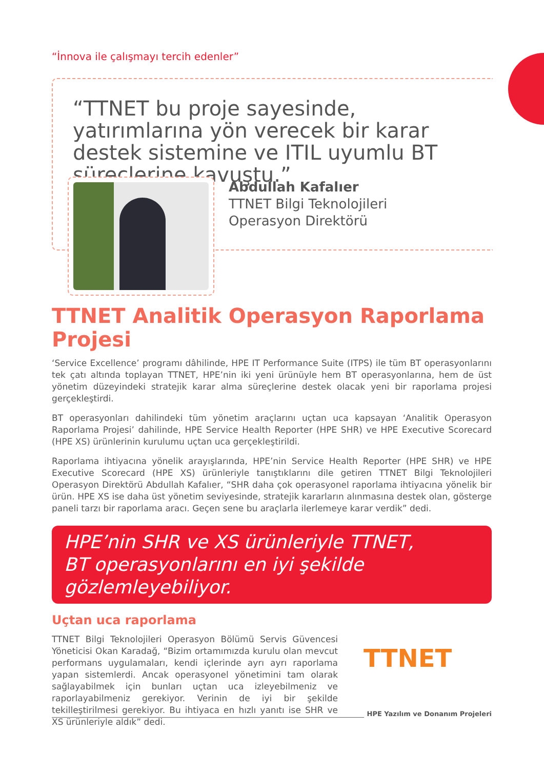“İnnova ile çalışmayı tercih edenler”
“TTNET bu proje sayesinde, yatırımlarına yön verecek bir karar destek sistemine ve ITIL uyumlu BT süreçlerine kavuştu.”
Abdullah Kafalıer
TTNET Bilgi Teknolojileri
Operasyon Direktörü
TTNET Analitik Operasyon Raporlama Projesi
‘Service Excellence’ programı dâhilinde, HPE IT Performance Suite (ITPS) ile tüm BT operasyonlarını tek çatı altında toplayan TTNET, HPE’nin iki yeni ürünüyle hem BT operasyonlarına, hem de üst yönetim düzeyindeki stratejik karar alma süreçlerine destek olacak yeni bir raporlama projesi gerçekleştirdi.
BT operasyonları dahilindeki tüm yönetim araçlarını uçtan uca kapsayan ‘Analitik Operasyon Raporlama Projesi’ dahilinde, HPE Service Health Reporter (HPE SHR) ve HPE Executive Scorecard (HPE XS) ürünlerinin kurulumu uçtan uca gerçekleştirildi.
Raporlama ihtiyacına yönelik arayışlarında, HPE’nin Service Health Reporter (HPE SHR) ve HPE Executive Scorecard (HPE XS) ürünleriyle tanıştıklarını dile getiren TTNET Bilgi Teknolojileri Operasyon Direktörü Abdullah Kafalıer, “SHR daha çok operasyonel raporlama ihtiyacına yönelik bir ürün. HPE XS ise daha üst yönetim seviyesinde, stratejik kararların alınmasına destek olan, gösterge paneli tarzı bir raporlama aracı. Geçen sene bu araçlarla ilerlemeye karar verdik” dedi.
HPE’nin SHR ve XS ürünleriyle TTNET,
BT operasyonlarını en iyi şekilde gözlemleyebiliyor.
Uçtan uca raporlama
TTNET Bilgi Teknolojileri Operasyon Bölümü Servis Güvencesi Yöneticisi Okan Karadağ, “Bizim ortamımızda kurulu olan mevcut performans uygulamaları, kendi içlerinde ayrı ayrı raporlama yapan sistemlerdi. Ancak operasyonel yönetimini tam olarak sağlayabilmek için bunları uçtan uca izleyebilmeniz ve raporlayabilmeniz gerekiyor. Verinin de iyi bir şekilde tekilleştirilmesi gerekiyor. Bu ihtiyaca en hızlı yanıtı ise SHR ve XS ürünleriyle aldık” dedi.
TTNET
HPE Yazılım ve Donanım Projeleri